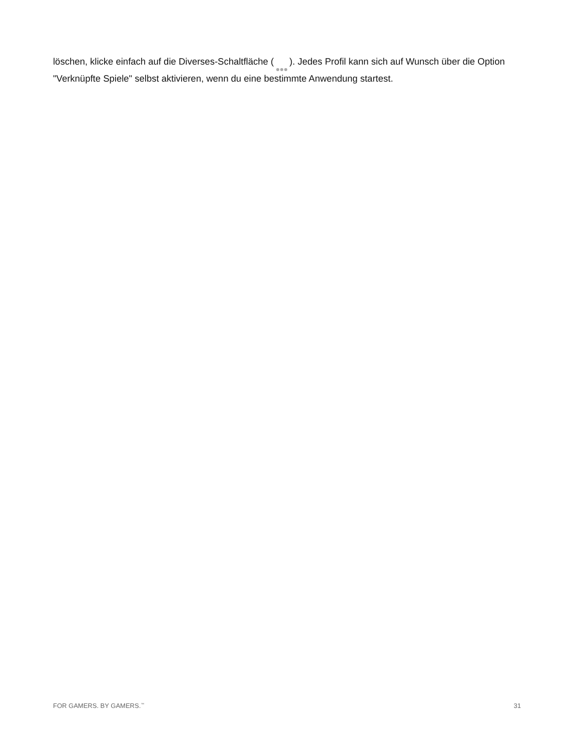löschen, klicke einfach auf die Diverses-Schaltfläche ( ). Jedes Profil kann sich auf Wunsch über die Option "Verknüpfte Spiele" selbst aktivieren, wenn du eine bestimmte Anwendung startest.
FOR GAMERS. BY GAMERS.<sup>™</sup> 31